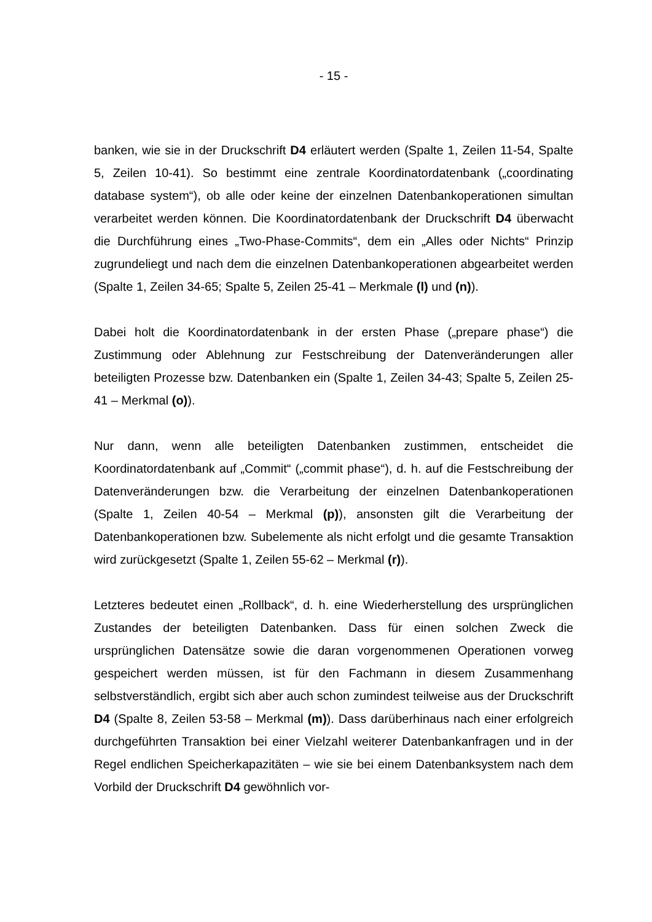- 15 -
banken, wie sie in der Druckschrift D4 erläutert werden (Spalte 1, Zeilen 11-54, Spalte 5, Zeilen 10-41). So bestimmt eine zentrale Koordinatordatenbank („coordinating database system“), ob alle oder keine der einzelnen Datenbankoperationen simultan verarbeitet werden können. Die Koordinatordatenbank der Druckschrift D4 überwacht die Durchführung eines „Two-Phase-Commits“, dem ein „Alles oder Nichts“ Prinzip zugrundeliegt und nach dem die einzelnen Datenbankoperationen abgearbeitet werden (Spalte 1, Zeilen 34-65; Spalte 5, Zeilen 25-41 – Merkmale (l) und (n)).
Dabei holt die Koordinatordatenbank in der ersten Phase („prepare phase“) die Zustimmung oder Ablehnung zur Festschreibung der Datenveränderungen aller beteiligten Prozesse bzw. Datenbanken ein (Spalte 1, Zeilen 34-43; Spalte 5, Zeilen 25-41 – Merkmal (o)).
Nur dann, wenn alle beteiligten Datenbanken zustimmen, entscheidet die Koordinatordatenbank auf „Commit“ („commit phase“), d. h. auf die Festschreibung der Datenveränderungen bzw. die Verarbeitung der einzelnen Datenbankoperationen (Spalte 1, Zeilen 40-54 – Merkmal (p)), ansonsten gilt die Verarbeitung der Datenbankoperationen bzw. Subelemente als nicht erfolgt und die gesamte Transaktion wird zurückgesetzt (Spalte 1, Zeilen 55-62 – Merkmal (r)).
Letzteres bedeutet einen „Rollback“, d. h. eine Wiederherstellung des ursprünglichen Zustandes der beteiligten Datenbanken. Dass für einen solchen Zweck die ursprünglichen Datensätze sowie die daran vorgenommenen Operationen vorweg gespeichert werden müssen, ist für den Fachmann in diesem Zusammenhang selbstverständlich, ergibt sich aber auch schon zumindest teilweise aus der Druckschrift D4 (Spalte 8, Zeilen 53-58 – Merkmal (m)). Dass darüberhinaus nach einer erfolgreich durchgeführten Transaktion bei einer Vielzahl weiterer Datenbankanfragen und in der Regel endlichen Speicherkapazitäten – wie sie bei einem Datenbanksystem nach dem Vorbild der Druckschrift D4 gewöhnlich vor-